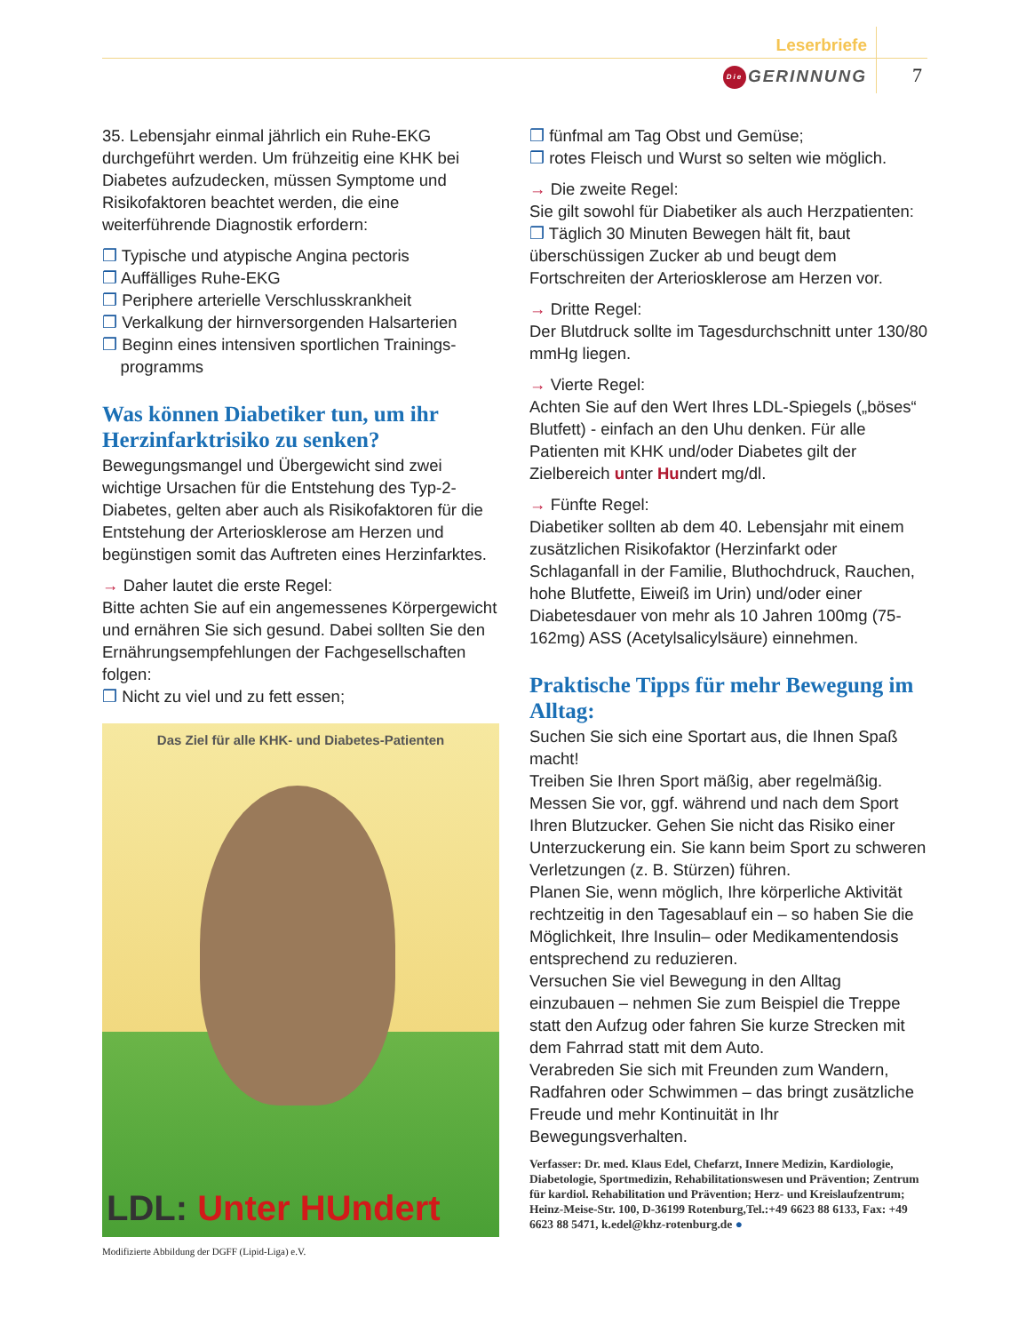Leserbriefe
Die GERINNUNG 7
35. Lebensjahr einmal jährlich ein Ruhe-EKG durchgeführt werden. Um frühzeitig eine KHK bei Diabetes aufzudecken, müssen Symptome und Risikofaktoren beachtet werden, die eine weiterführende Diagnostik erfordern:
❒ Typische und atypische Angina pectoris
❒ Auffälliges Ruhe-EKG
❒ Periphere arterielle Verschlusskrankheit
❒ Verkalkung der hirnversorgenden Halsarterien
❒ Beginn eines intensiven sportlichen Trainings-
programms
Was können Diabetiker tun, um ihr Herzinfarktrisiko zu senken?
Bewegungsmangel und Übergewicht sind zwei wichtige Ursachen für die Entstehung des Typ-2-Diabetes, gelten aber auch als Risikofaktoren für die Entstehung der Arteriosklerose am Herzen und begünstigen somit das Auftreten eines Herzinfarktes.
→ Daher lautet die erste Regel:
Bitte achten Sie auf ein angemessenes Körpergewicht und ernähren Sie sich gesund. Dabei sollten Sie den Ernährungsempfehlungen der Fachgesellschaften folgen:
❒ Nicht zu viel und zu fett essen;
Das Ziel für alle KHK- und Diabetes-Patienten
LDL: Unter HUndert
Modifizierte Abbildung der DGFF (Lipid-Liga) e.V.
❒ fünfmal am Tag Obst und Gemüse;
❒ rotes Fleisch und Wurst so selten wie möglich.
→ Die zweite Regel:
Sie gilt sowohl für Diabetiker als auch Herzpatienten:
❒ Täglich 30 Minuten Bewegen hält fit, baut überschüssigen Zucker ab und beugt dem Fortschreiten der Arteriosklerose am Herzen vor.
→ Dritte Regel:
Der Blutdruck sollte im Tagesdurchschnitt unter 130/80 mmHg liegen.
→ Vierte Regel:
Achten Sie auf den Wert Ihres LDL-Spiegels („böses“ Blutfett) - einfach an den Uhu denken. Für alle Patienten mit KHK und/oder Diabetes gilt der Zielbereich unter Hundert mg/dl.
→ Fünfte Regel:
Diabetiker sollten ab dem 40. Lebensjahr mit einem zusätzlichen Risikofaktor (Herzinfarkt oder Schlaganfall in der Familie, Bluthochdruck, Rauchen, hohe Blutfette, Eiweiß im Urin) und/oder einer Diabetesdauer von mehr als 10 Jahren 100mg (75-162mg) ASS (Acetylsalicylsäure) einnehmen.
Praktische Tipps für mehr Bewegung im Alltag:
Suchen Sie sich eine Sportart aus, die Ihnen Spaß macht!
Treiben Sie Ihren Sport mäßig, aber regelmäßig. Messen Sie vor, ggf. während und nach dem Sport Ihren Blutzucker. Gehen Sie nicht das Risiko einer Unterzuckerung ein. Sie kann beim Sport zu schweren Verletzungen (z. B. Stürzen) führen.
Planen Sie, wenn möglich, Ihre körperliche Aktivität rechtzeitig in den Tagesablauf ein – so haben Sie die Möglichkeit, Ihre Insulin– oder Medikamentendosis entsprechend zu reduzieren.
Versuchen Sie viel Bewegung in den Alltag einzubauen – nehmen Sie zum Beispiel die Treppe statt den Aufzug oder fahren Sie kurze Strecken mit dem Fahrrad statt mit dem Auto.
Verabreden Sie sich mit Freunden zum Wandern, Radfahren oder Schwimmen – das bringt zusätzliche Freude und mehr Kontinuität in Ihr Bewegungsverhalten.
Verfasser: Dr. med. Klaus Edel, Chefarzt, Innere Medizin, Kardiologie, Diabetologie, Sportmedizin, Rehabilitationswesen und Prävention; Zentrum für kardiol. Rehabilitation und Prävention; Herz- und Kreislaufzentrum; Heinz-Meise-Str. 100, D-36199 Rotenburg,Tel.:+49 6623 88 6133, Fax: +49 6623 88 5471, k.edel@khz-rotenburg.de ●